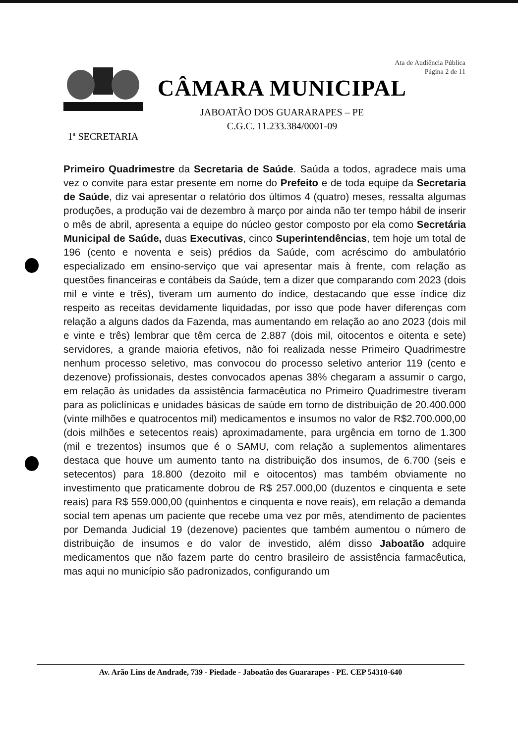Ata de Audiência Pública
Página 2 de 11
1ª SECRETARIA
CÂMARA MUNICIPAL
JABOATÃO DOS GUARARAPES – PE
C.G.C. 11.233.384/0001-09
Primeiro Quadrimestre da Secretaria de Saúde. Saúda a todos, agradece mais uma vez o convite para estar presente em nome do Prefeito e de toda equipe da Secretaria de Saúde, diz vai apresentar o relatório dos últimos 4 (quatro) meses, ressalta algumas produções, a produção vai de dezembro à março por ainda não ter tempo hábil de inserir o mês de abril, apresenta a equipe do núcleo gestor composto por ela como Secretária Municipal de Saúde, duas Executivas, cinco Superintendências, tem hoje um total de 196 (cento e noventa e seis) prédios da Saúde, com acréscimo do ambulatório especializado em ensino-serviço que vai apresentar mais à frente, com relação as questões financeiras e contábeis da Saúde, tem a dizer que comparando com 2023 (dois mil e vinte e três), tiveram um aumento do índice, destacando que esse índice diz respeito as receitas devidamente liquidadas, por isso que pode haver diferenças com relação a alguns dados da Fazenda, mas aumentando em relação ao ano 2023 (dois mil e vinte e três) lembrar que têm cerca de 2.887 (dois mil, oitocentos e oitenta e sete) servidores, a grande maioria efetivos, não foi realizada nesse Primeiro Quadrimestre nenhum processo seletivo, mas convocou do processo seletivo anterior 119 (cento e dezenove) profissionais, destes convocados apenas 38% chegaram a assumir o cargo, em relação às unidades da assistência farmacêutica no Primeiro Quadrimestre tiveram para as policlínicas e unidades básicas de saúde em torno de distribuição de 20.400.000 (vinte milhões e quatrocentos mil) medicamentos e insumos no valor de R$2.700.000,00 (dois milhões e setecentos reais) aproximadamente, para urgência em torno de 1.300 (mil e trezentos) insumos que é o SAMU, com relação a suplementos alimentares destaca que houve um aumento tanto na distribuição dos insumos, de 6.700 (seis e setecentos) para 18.800 (dezoito mil e oitocentos) mas também obviamente no investimento que praticamente dobrou de R$ 257.000,00 (duzentos e cinquenta e sete reais) para R$ 559.000,00 (quinhentos e cinquenta e nove reais), em relação a demanda social tem apenas um paciente que recebe uma vez por mês, atendimento de pacientes por Demanda Judicial 19 (dezenove) pacientes que também aumentou o número de distribuição de insumos e do valor de investido, além disso Jaboatão adquire medicamentos que não fazem parte do centro brasileiro de assistência farmacêutica, mas aqui no município são padronizados, configurando um
Av. Arão Lins de Andrade, 739 - Piedade - Jaboatão dos Guararapes - PE. CEP 54310-640